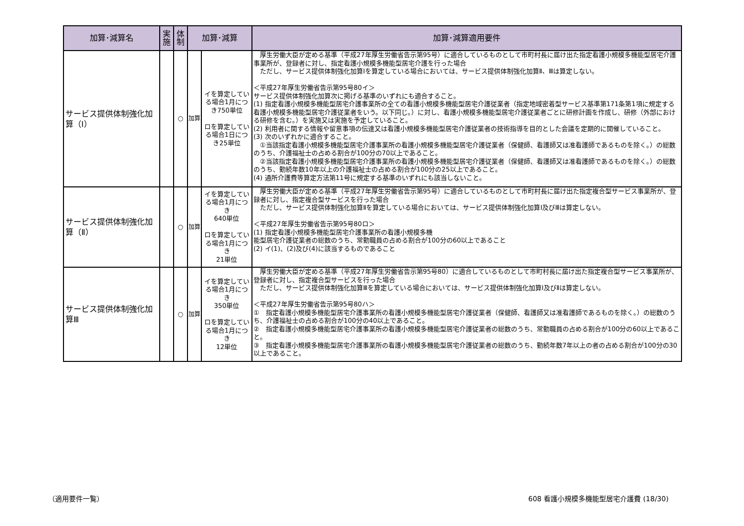| 加算･減算名 | 実施 | 体制 | 加算･減算 | | 加算･減算適用要件 |
| --- | --- | --- | --- | --- | --- |
| サービス提供体制強化加算（Ⅰ） | | ○ | 加算 | イを算定している場合1月につき750単位 ロを算定している場合1日につき25単位 | 厚生労働大臣が定める基準（平成27年厚生労働省告示第95号）に適合しているものとして市町村長に届け出た指定看護小規模多機能型居宅介護事業所が、登録者に対し、指定看護小規模多機能型居宅介護を行った場合 ただし、サービス提供体制強化加算Ⅰを算定している場合においては、サービス提供体制強化加算Ⅱ、Ⅲは算定しない。 ＜平成27年厚生労働省告示第95号80イ＞ サービス提供体制強化加算次に掲げる基準のいずれにも適合すること。 (1) 指定看護小規模多機能型居宅介護事業所の全ての看護小規模多機能型居宅介護従業者（指定地域密着型サービス基準第171条第1項に規定する看護小規模多機能型居宅介護従業者をいう。以下同じ。）に対し、看護小規模多機能型居宅介護従業者ごとに研修計画を作成し、研修（外部における研修を含む。）を実施又は実施を予定していること。 (2) 利用者に関する情報や留意事項の伝達又は看護小規模多機能型居宅介護従業者の技術指導を目的とした会議を定期的に開催していること。 (3) 次のいずれかに適合すること。 ①当該指定看護小規模多機能型居宅介護事業所の看護小規模多機能型居宅介護従業者（保健師、看護師又は准看護師であるものを除く。）の総数のうち、介護福祉士の占める割合が100分の70以上であること。 ②当該指定看護小規模多機能型居宅介護事業所の看護小規模多機能型居宅介護従業者（保健師、看護師又は准看護師であるものを除く。）の総数のうち、勤続年数10年以上の介護福祉士の占める割合が100分の25以上であること。 (4) 通所介護費等算定方法第11号に規定する基準のいずれにも該当しないこと。 |
| サービス提供体制強化加算（Ⅱ） | | ○ | 加算 | イを算定している場合1月につき 640単位 ロを算定している場合1月につき 21単位 | 厚生労働大臣が定める基準（平成27年厚生労働省告示第95号）に適合しているものとして市町村長に届け出た指定複合型サービス事業所が、登録者に対し、指定複合型サービスを行った場合 ただし、サービス提供体制強化加算Ⅱを算定している場合においては、サービス提供体制強化加算Ⅰ及びⅢは算定しない。 ＜平成27年厚生労働省告示第95号80ロ＞ (1) 指定看護小規模多機能型居宅介護事業所の看護小規模多機 能型居宅介護従業者の総数のうち、常勤職員の占める割合が100分の60以上であること (2) イ(1)、(2)及び(4)に該当するものであること |
| サービス提供体制強化加算Ⅲ | | ○ | 加算 | イを算定している場合1月につき 350単位 ロを算定している場合1月につき 12単位 | 厚生労働大臣が定める基準（平成27年厚生労働省告示第95号80）に適合しているものとして市町村長に届け出た指定複合型サービス事業所が、登録者に対し、指定複合型サービスを行った場合 ただし、サービス提供体制強化加算Ⅲを算定している場合においては、サービス提供体制強化加算Ⅰ及びⅡは算定しない。 ＜平成27年厚生労働省告示第95号80ハ＞ ① 指定看護小規模多機能型居宅介護事業所の看護小規模多機能型居宅介護従業者（保健師、看護師又は准看護師であるものを除く。）の総数のうち、介護福祉士の占める割合が100分の40以上であること。 ② 指定看護小規模多機能型居宅介護事業所の看護小規模多機能型居宅介護従業者の総数のうち、常勤職員の占める割合が100分の60以上であること。 ③ 指定看護小規模多機能型居宅介護事業所の看護小規模多機能型居宅介護従業者の総数のうち、勤続年数7年以上の者の占める割合が100分の30以上であること。 |
（適用要件一覧）
608 看護小規模多機能型居宅介護費 (18/30)